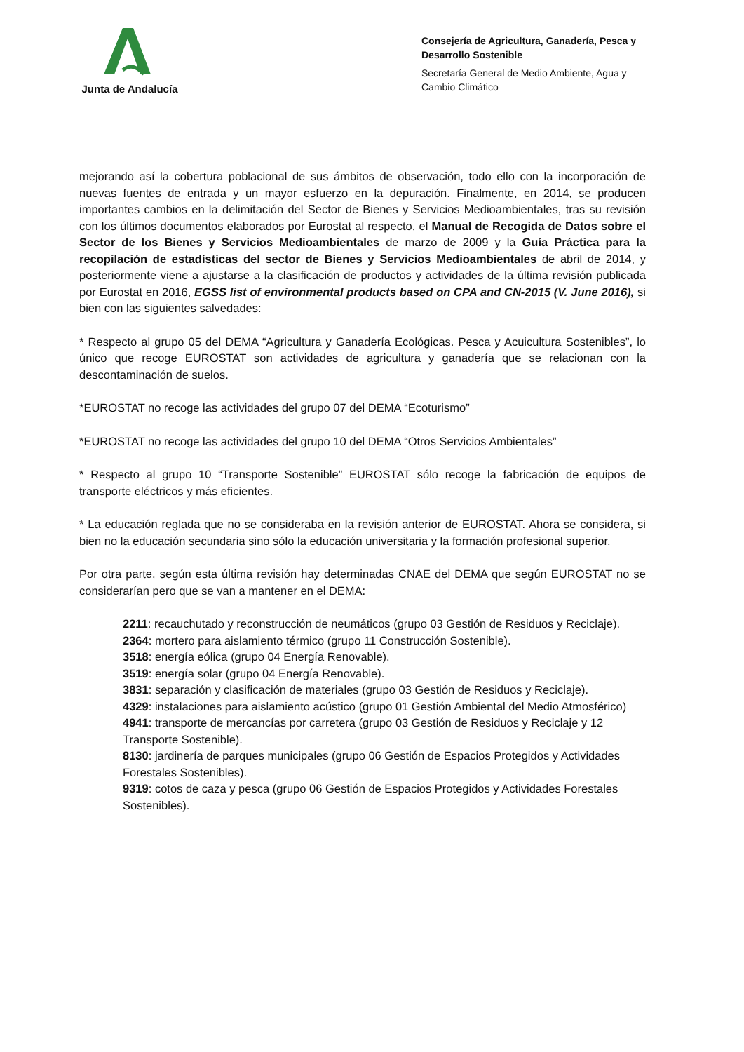Junta de Andalucía
Consejería de Agricultura, Ganadería, Pesca y Desarrollo Sostenible
Secretaría General de Medio Ambiente, Agua y Cambio Climático
mejorando así la cobertura poblacional de sus ámbitos de observación, todo ello con la incorporación de nuevas fuentes de entrada y un mayor esfuerzo en la depuración. Finalmente, en 2014, se producen importantes cambios en la delimitación del Sector de Bienes y Servicios Medioambientales, tras su revisión con los últimos documentos elaborados por Eurostat al respecto, el Manual de Recogida de Datos sobre el Sector de los Bienes y Servicios Medioambientales de marzo de 2009 y la Guía Práctica para la recopilación de estadísticas del sector de Bienes y Servicios Medioambientales de abril de 2014, y posteriormente viene a ajustarse a la clasificación de productos y actividades de la última revisión publicada por Eurostat en 2016, EGSS list of environmental products based on CPA and CN-2015 (V. June 2016), si bien con las siguientes salvedades:
* Respecto al grupo 05 del DEMA “Agricultura y Ganadería Ecológicas. Pesca y Acuicultura Sostenibles”, lo único que recoge EUROSTAT son actividades de agricultura y ganadería que se relacionan con la descontaminación de suelos.
*EUROSTAT no recoge las actividades del grupo 07 del DEMA “Ecoturismo”
*EUROSTAT no recoge las actividades del grupo 10 del DEMA “Otros Servicios Ambientales”
* Respecto al grupo 10 “Transporte Sostenible” EUROSTAT sólo recoge la fabricación de equipos de transporte eléctricos y más eficientes.
* La educación reglada que no se consideraba en la revisión anterior de EUROSTAT. Ahora se considera, si bien no la educación secundaria sino sólo la educación universitaria y la formación profesional superior.
Por otra parte, según esta última revisión hay determinadas CNAE del DEMA que según EUROSTAT no se considerarían pero que se van a mantener en el DEMA:
2211: recauchutado y reconstrucción de neumáticos (grupo 03 Gestión de Residuos y Reciclaje).
2364: mortero para aislamiento térmico (grupo 11 Construcción Sostenible).
3518: energía eólica (grupo 04 Energía Renovable).
3519: energía solar (grupo 04 Energía Renovable).
3831: separación y clasificación de materiales (grupo 03 Gestión de Residuos y Reciclaje).
4329: instalaciones para aislamiento acústico (grupo 01 Gestión Ambiental del Medio Atmosférico)
4941: transporte de mercancías por carretera (grupo 03 Gestión de Residuos y Reciclaje y 12 Transporte Sostenible).
8130: jardinería de parques municipales (grupo 06 Gestión de Espacios Protegidos y Actividades Forestales Sostenibles).
9319: cotos de caza y pesca (grupo 06 Gestión de Espacios Protegidos y Actividades Forestales Sostenibles).